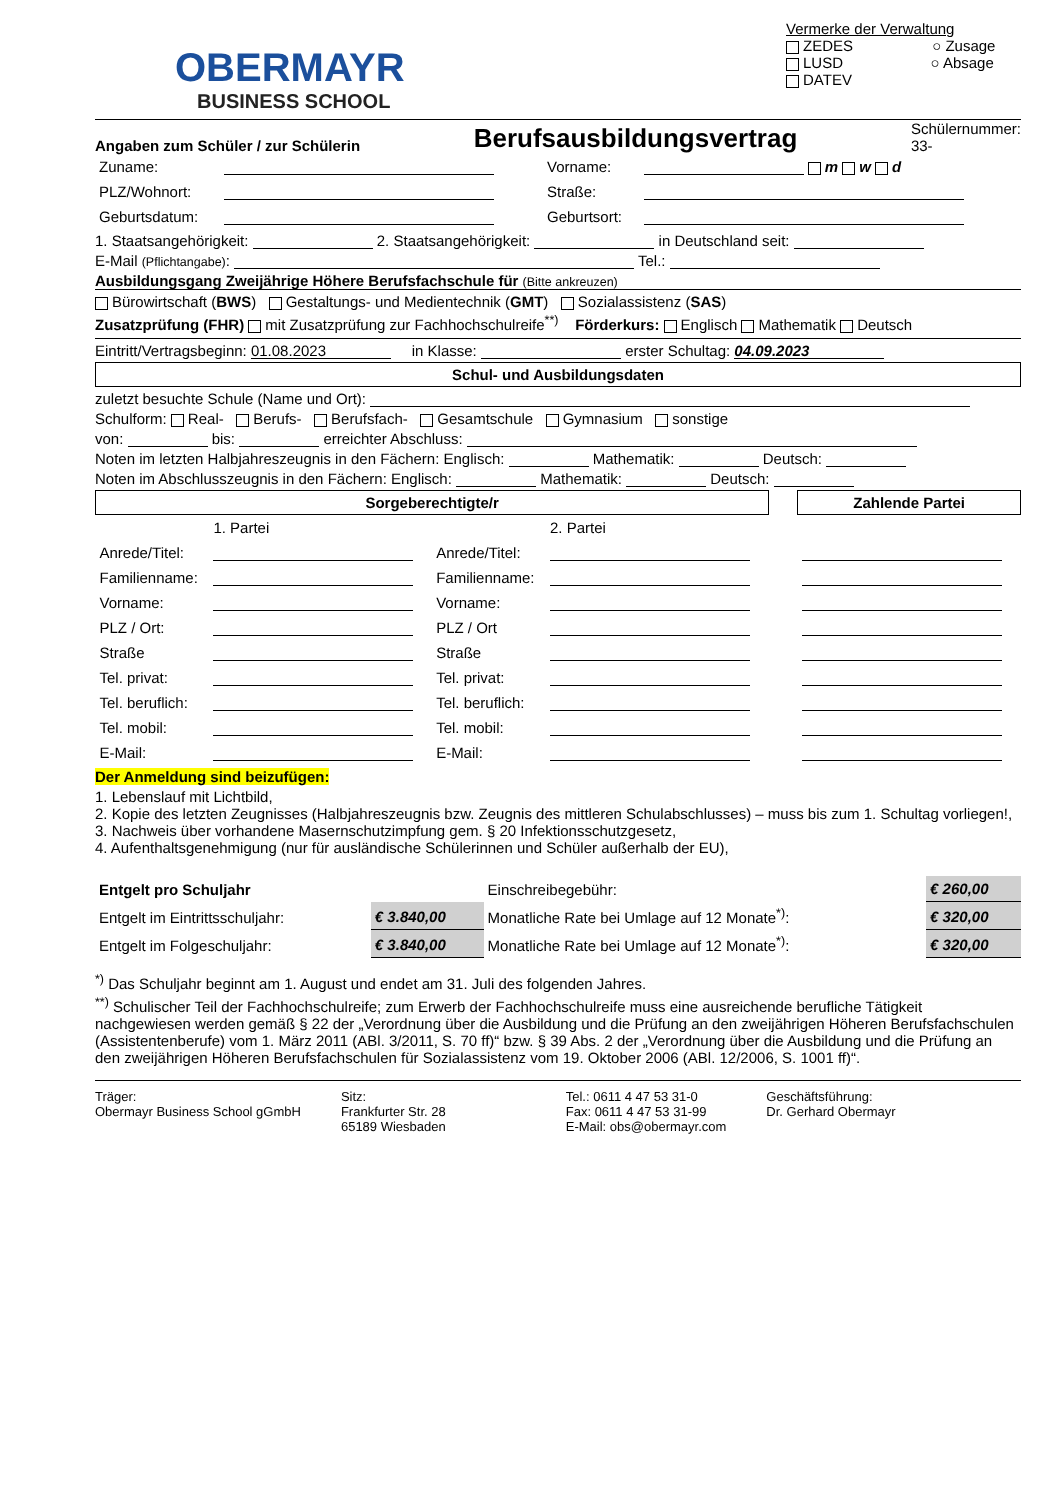OBERMAYR
BUSINESS SCHOOL
Vermerke der Verwaltung
ZEDES ○ Zusage
LUSD ○ Absage
DATEV
Angaben zum Schüler / zur Schülerin Berufsausbildungsvertrag Schülernummer:
33-
| Zuname: | | Vorname: | m w d |
| PLZ/Wohnort: | | Straße: | |
| Geburtsdatum: | | Geburtsort: | |
1. Staatsangehörigkeit: 2. Staatsangehörigkeit: in Deutschland seit:
E-Mail (Pflichtangabe): Tel.:
Ausbildungsgang Zweijährige Höhere Berufsfachschule für (Bitte ankreuzen)
Bürowirtschaft (BWS) Gestaltungs- und Medientechnik (GMT) Sozialassistenz (SAS)
Zusatzprüfung (FHR) mit Zusatzprüfung zur Fachhochschulreife<sup>**)</sup> Förderkurs: Englisch Mathematik Deutsch
Eintritt/Vertragsbeginn: 01.08.2023 in Klasse: erster Schultag: 04.09.2023
Schul- und Ausbildungsdaten
zuletzt besuchte Schule (Name und Ort):
Schulform: Real- Berufs- Berufsfach- Gesamtschule Gymnasium sonstige
von: bis: erreichter Abschluss:
Noten im letzten Halbjahreszeugnis in den Fächern: Englisch: Mathematik: Deutsch:
Noten im Abschlusszeugnis in den Fächern: Englisch: Mathematik: Deutsch:
| Sorgeberechtigte/r | | | | | Zahlende Partei |
| | 1. Partei | | 2. Partei | | |
| Anrede/Titel: | | Anrede/Titel: | | | |
| Familienname: | | Familienname: | | | |
| Vorname: | | Vorname: | | | |
| PLZ / Ort: | | PLZ / Ort | | | |
| Straße | | Straße | | | |
| Tel. privat: | | Tel. privat: | | | |
| Tel. beruflich: | | Tel. beruflich: | | | |
| Tel. mobil: | | Tel. mobil: | | | |
| E-Mail: | | E-Mail: | | | |
Der Anmeldung sind beizufügen:
1. Lebenslauf mit Lichtbild,
2. Kopie des letzten Zeugnisses (Halbjahreszeugnis bzw. Zeugnis des mittleren Schulabschlusses) – muss bis zum 1. Schultag vorliegen!,
3. Nachweis über vorhandene Masernschutzimpfung gem. § 20 Infektionsschutzgesetz,
4. Aufenthaltsgenehmigung (nur für ausländische Schülerinnen und Schüler außerhalb der EU),
| Entgelt pro Schuljahr | | Einschreibegebühr: | € 260,00 |
| Entgelt im Eintrittsschuljahr: | € 3.840,00 | Monatliche Rate bei Umlage auf 12 Monate<sup>*)</sup>: | € 320,00 |
| Entgelt im Folgeschuljahr: | € 3.840,00 | Monatliche Rate bei Umlage auf 12 Monate<sup>*)</sup>: | € 320,00 |
<sup>*)</sup> Das Schuljahr beginnt am 1. August und endet am 31. Juli des folgenden Jahres.
<sup>**)</sup> Schulischer Teil der Fachhochschulreife; zum Erwerb der Fachhochschulreife muss eine ausreichende berufliche Tätigkeit nachgewiesen werden gemäß § 22 der „Verordnung über die Ausbildung und die Prüfung an den zweijährigen Höheren Berufsfachschulen (Assistentenberufe) vom 1. März 2011 (ABl. 3/2011, S. 70 ff)“ bzw. § 39 Abs. 2 der „Verordnung über die Ausbildung und die Prüfung an den zweijährigen Höheren Berufsfachschulen für Sozialassistenz vom 19. Oktober 2006 (ABl. 12/2006, S. 1001 ff)“.
Träger:
Obermayr Business School gGmbH
Sitz:
Frankfurter Str. 28
65189 Wiesbaden
Tel.: 0611 4 47 53 31-0
Fax: 0611 4 47 53 31-99
E-Mail: obs@obermayr.com
Geschäftsführung:
Dr. Gerhard Obermayr